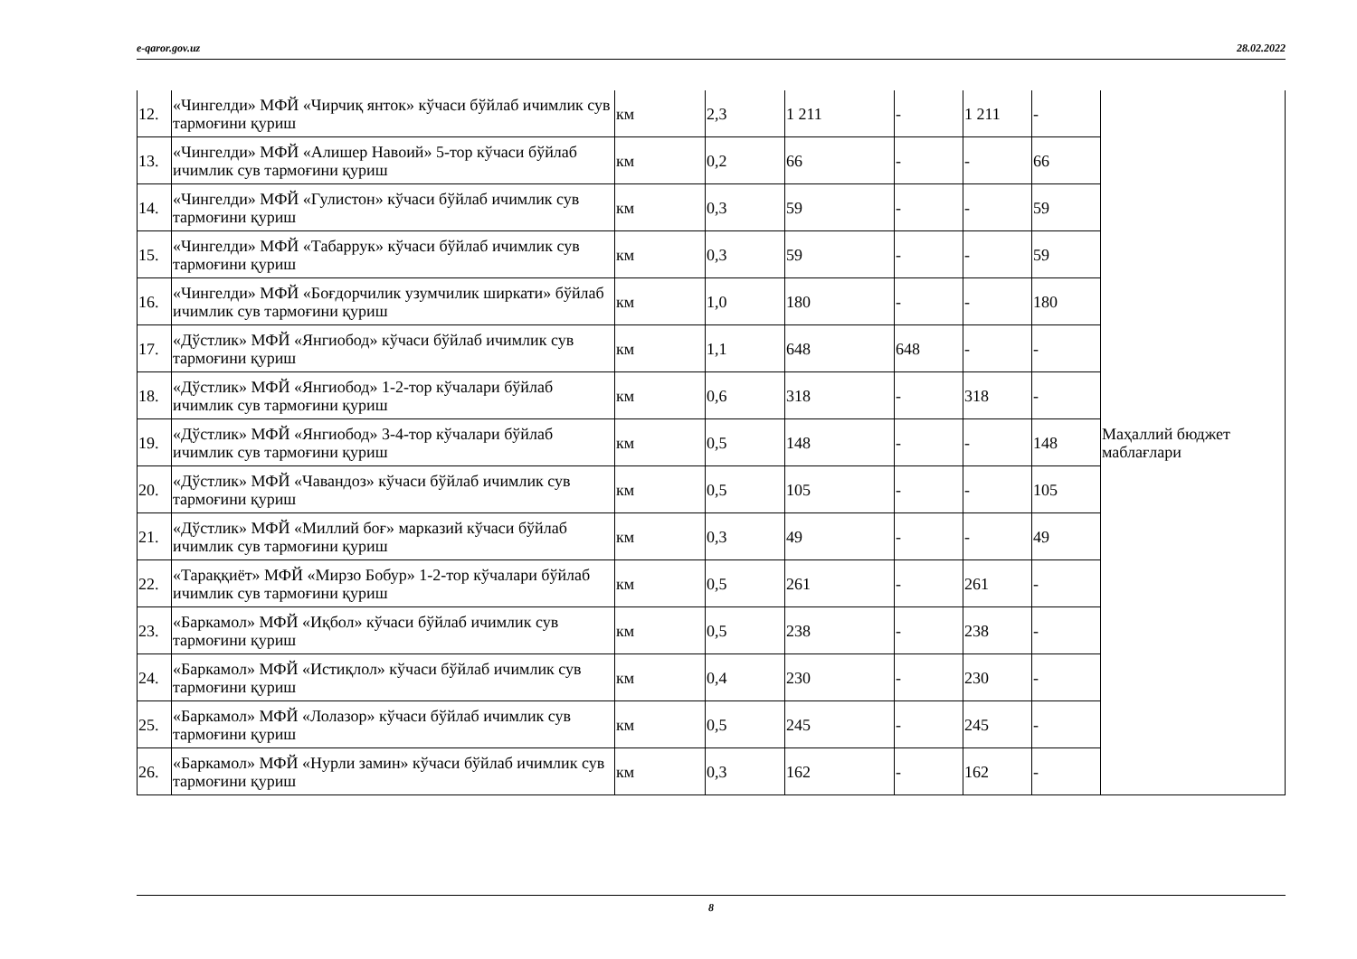e-qaror.gov.uz 28.02.2022
| 12. | «Чингелди» МФЙ «Чирчиқ янток» кўчаси бўйлаб ичимлик сув тармоғини қуриш | км | 2,3 | 1 211 | - | 1 211 | - | Маҳаллий бюджет маблағлари |
| 13. | «Чингелди» МФЙ «Алишер Навоий» 5-тор кўчаси бўйлаб ичимлик сув тармоғини қуриш | км | 0,2 | 66 | - | - | 66 | |
| 14. | «Чингелди» МФЙ «Гулистон» кўчаси бўйлаб ичимлик сув тармоғини қуриш | км | 0,3 | 59 | - | - | 59 | |
| 15. | «Чингелди» МФЙ «Табаррук» кўчаси бўйлаб ичимлик сув тармоғини қуриш | км | 0,3 | 59 | - | - | 59 | |
| 16. | «Чингелди» МФЙ «Боғдорчилик узумчилик ширкати» бўйлаб ичимлик сув тармоғини қуриш | км | 1,0 | 180 | - | - | 180 | |
| 17. | «Дўстлик» МФЙ «Янгиобод» кўчаси бўйлаб ичимлик сув тармоғини қуриш | км | 1,1 | 648 | 648 | - | - | |
| 18. | «Дўстлик» МФЙ «Янгиобод» 1-2-тор кўчалари бўйлаб ичимлик сув тармоғини қуриш | км | 0,6 | 318 | - | 318 | - | |
| 19. | «Дўстлик» МФЙ «Янгиобод» 3-4-тор кўчалари бўйлаб ичимлик сув тармоғини қуриш | км | 0,5 | 148 | - | - | 148 | |
| 20. | «Дўстлик» МФЙ «Чавандоз» кўчаси бўйлаб ичимлик сув тармоғини қуриш | км | 0,5 | 105 | - | - | 105 | |
| 21. | «Дўстлик» МФЙ «Миллий боғ» марказий кўчаси бўйлаб ичимлик сув тармоғини қуриш | км | 0,3 | 49 | - | - | 49 | |
| 22. | «Тараққиёт» МФЙ «Мирзо Бобур» 1-2-тор кўчалари бўйлаб ичимлик сув тармоғини қуриш | км | 0,5 | 261 | - | 261 | - | |
| 23. | «Баркамол» МФЙ «Иқбол» кўчаси бўйлаб ичимлик сув тармоғини қуриш | км | 0,5 | 238 | - | 238 | - | |
| 24. | «Баркамол» МФЙ «Истиқлол» кўчаси бўйлаб ичимлик сув тармоғини қуриш | км | 0,4 | 230 | - | 230 | - | |
| 25. | «Баркамол» МФЙ «Лолазор» кўчаси бўйлаб ичимлик сув тармоғини қуриш | км | 0,5 | 245 | - | 245 | - | |
| 26. | «Баркамол» МФЙ «Нурли замин» кўчаси бўйлаб ичимлик сув тармоғини қуриш | км | 0,3 | 162 | - | 162 | - | |
8